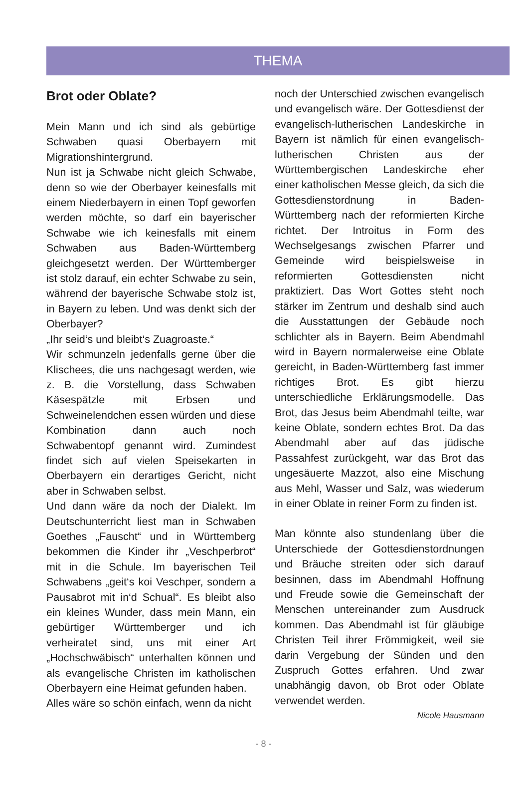THEMA
Brot oder Oblate?
Mein Mann und ich sind als gebürtige Schwaben quasi Oberbayern mit Migrationshintergrund.
Nun ist ja Schwabe nicht gleich Schwabe, denn so wie der Oberbayer keinesfalls mit einem Niederbayern in einen Topf geworfen werden möchte, so darf ein bayerischer Schwabe wie ich keinesfalls mit einem Schwaben aus Baden-Württemberg gleichgesetzt werden. Der Württemberger ist stolz darauf, ein echter Schwabe zu sein, während der bayerische Schwabe stolz ist, in Bayern zu leben. Und was denkt sich der Oberbayer?
„Ihr seid‘s und bleibt‘s Zuagroaste.“
Wir schmunzeln jedenfalls gerne über die Klischees, die uns nachgesagt werden, wie z. B. die Vorstellung, dass Schwaben Käsespätzle mit Erbsen und Schweinelendchen essen würden und diese Kombination dann auch noch Schwabentopf genannt wird. Zumindest findet sich auf vielen Speisekarten in Oberbayern ein derartiges Gericht, nicht aber in Schwaben selbst.
Und dann wäre da noch der Dialekt. Im Deutschunterricht liest man in Schwaben Goethes „Fauscht“ und in Württemberg bekommen die Kinder ihr „Veschperbrot“ mit in die Schule. Im bayerischen Teil Schwabens „geit‘s koi Veschper, sondern a Pausabrot mit in‘d Schual“. Es bleibt also ein kleines Wunder, dass mein Mann, ein gebürtiger Württemberger und ich verheiratet sind, uns mit einer Art „Hochschwäbisch“ unterhalten können und als evangelische Christen im katholischen Oberbayern eine Heimat gefunden haben.
Alles wäre so schön einfach, wenn da nicht
noch der Unterschied zwischen evangelisch und evangelisch wäre. Der Gottesdienst der evangelisch-lutherischen Landeskirche in Bayern ist nämlich für einen evangelisch-lutherischen Christen aus der Württembergischen Landeskirche eher einer katholischen Messe gleich, da sich die Gottesdienstordnung in Baden-Württemberg nach der reformierten Kirche richtet. Der Introitus in Form des Wechselgesangs zwischen Pfarrer und Gemeinde wird beispielsweise in reformierten Gottesdiensten nicht praktiziert. Das Wort Gottes steht noch stärker im Zentrum und deshalb sind auch die Ausstattungen der Gebäude noch schlichter als in Bayern. Beim Abendmahl wird in Bayern normalerweise eine Oblate gereicht, in Baden-Württemberg fast immer richtiges Brot. Es gibt hierzu unterschiedliche Erklärungsmodelle. Das Brot, das Jesus beim Abendmahl teilte, war keine Oblate, sondern echtes Brot. Da das Abendmahl aber auf das jüdische Passahfest zurückgeht, war das Brot das ungesäuerte Mazzot, also eine Mischung aus Mehl, Wasser und Salz, was wiederum in einer Oblate in reiner Form zu finden ist.
Man könnte also stundenlang über die Unterschiede der Gottesdienstordnungen und Bräuche streiten oder sich darauf besinnen, dass im Abendmahl Hoffnung und Freude sowie die Gemeinschaft der Menschen untereinander zum Ausdruck kommen. Das Abendmahl ist für gläubige Christen Teil ihrer Frömmigkeit, weil sie darin Vergebung der Sünden und den Zuspruch Gottes erfahren. Und zwar unabhängig davon, ob Brot oder Oblate verwendet werden.
Nicole Hausmann
- 8 -